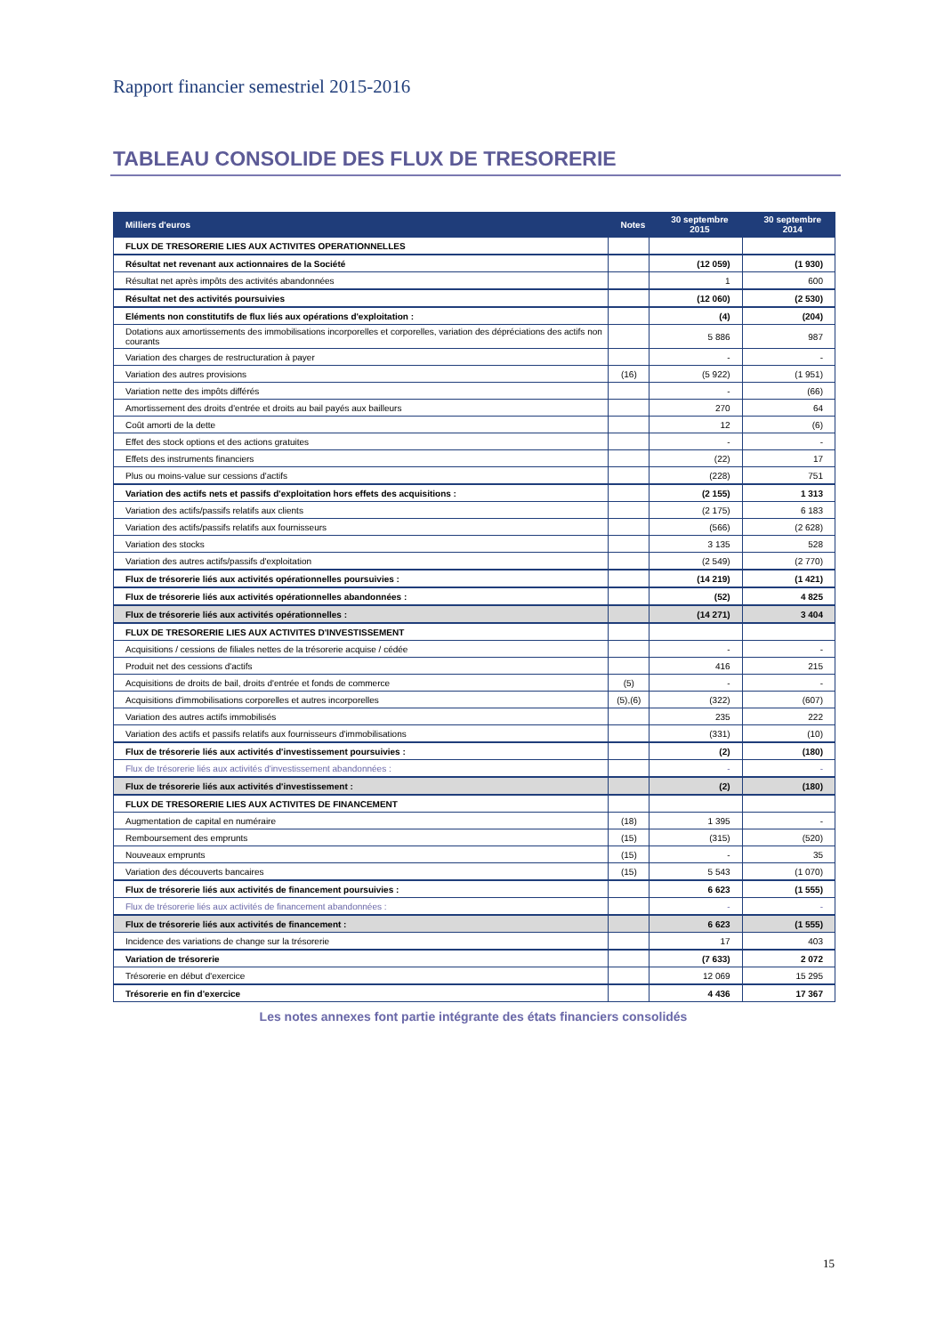Rapport financier semestriel 2015-2016
TABLEAU CONSOLIDE DES FLUX DE TRESORERIE
| Milliers d'euros | Notes | 30 septembre 2015 | 30 septembre 2014 |
| --- | --- | --- | --- |
| FLUX DE TRESORERIE LIES AUX ACTIVITES OPERATIONNELLES | | | |
| Résultat net revenant aux actionnaires de la Société | | (12 059) | (1 930) |
| Résultat net après impôts des activités abandonnées | | 1 | 600 |
| Résultat net des activités poursuivies | | (12 060) | (2 530) |
| Eléments non constitutifs de flux liés aux opérations d'exploitation : | | (4) | (204) |
| Dotations aux amortissements des immobilisations incorporelles et corporelles, variation des dépréciations des actifs non courants | | 5 886 | 987 |
| Variation des charges de restructuration à payer | | - | - |
| Variation des autres provisions | (16) | (5 922) | (1 951) |
| Variation nette des impôts différés | | - | (66) |
| Amortissement des droits d'entrée et droits au bail payés aux bailleurs | | 270 | 64 |
| Coût amorti de la dette | | 12 | (6) |
| Effet des stock options et des actions gratuites | | - | - |
| Effets des instruments financiers | | (22) | 17 |
| Plus ou moins-value sur cessions d'actifs | | (228) | 751 |
| Variation des actifs nets et passifs d'exploitation hors effets des acquisitions : | | (2 155) | 1 313 |
| Variation des actifs/passifs relatifs aux clients | | (2 175) | 6 183 |
| Variation des actifs/passifs relatifs aux fournisseurs | | (566) | (2 628) |
| Variation des stocks | | 3 135 | 528 |
| Variation des autres actifs/passifs d'exploitation | | (2 549) | (2 770) |
| Flux de trésorerie liés aux activités opérationnelles poursuivies : | | (14 219) | (1 421) |
| Flux de trésorerie liés aux activités opérationnelles abandonnées : | | (52) | 4 825 |
| Flux de trésorerie liés aux activités opérationnelles : | | (14 271) | 3 404 |
| FLUX DE TRESORERIE LIES AUX ACTIVITES D'INVESTISSEMENT | | | |
| Acquisitions / cessions de filiales nettes de la trésorerie acquise / cédée | | - | - |
| Produit net des cessions d'actifs | | 416 | 215 |
| Acquisitions de droits de bail, droits d'entrée et fonds de commerce | (5) | - | - |
| Acquisitions d'immobilisations corporelles et autres incorporelles | (5),(6) | (322) | (607) |
| Variation des autres actifs immobilisés | | 235 | 222 |
| Variation des actifs et passifs relatifs aux fournisseurs d'immobilisations | | (331) | (10) |
| Flux de trésorerie liés aux activités d'investissement poursuivies : | | (2) | (180) |
| Flux de trésorerie liés aux activités d'investissement abandonnées : | | - | - |
| Flux de trésorerie liés aux activités d'investissement : | | (2) | (180) |
| FLUX DE TRESORERIE LIES AUX ACTIVITES DE FINANCEMENT | | | |
| Augmentation de capital en numéraire | (18) | 1 395 | - |
| Remboursement des emprunts | (15) | (315) | (520) |
| Nouveaux emprunts | (15) | - | 35 |
| Variation des découverts bancaires | (15) | 5 543 | (1 070) |
| Flux de trésorerie liés aux activités de financement poursuivies : | | 6 623 | (1 555) |
| Flux de trésorerie liés aux activités de financement abandonnées : | | - | - |
| Flux de trésorerie liés aux activités de financement : | | 6 623 | (1 555) |
| Incidence des variations de change sur la trésorerie | | 17 | 403 |
| Variation de trésorerie | | (7 633) | 2 072 |
| Trésorerie en début d'exercice | | 12 069 | 15 295 |
| Trésorerie en fin d'exercice | | 4 436 | 17 367 |
Les notes annexes font partie intégrante des états financiers consolidés
15